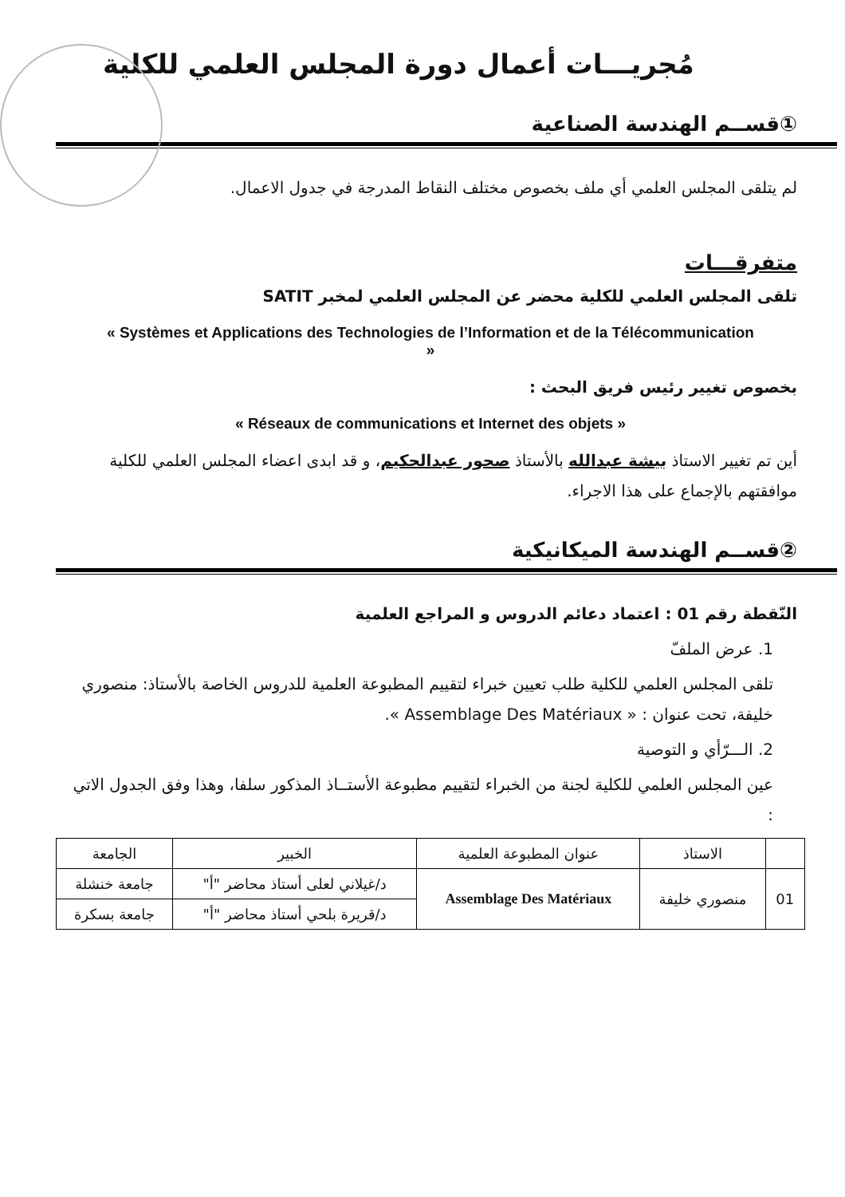مُجريـــات أعمال دورة المجلس العلمي للكلية
①قســم الهندسة الصناعية
لم يتلقى المجلس العلمي أي ملف بخصوص مختلف النقاط المدرجة في جدول الاعمال.
متفرقـــات
تلقى المجلس العلمي للكلية محضر عن المجلس العلمي لمخبر SATIT
« Systèmes et Applications des Technologies de l’Information et de la Télécommunication »
بخصوص تغيير رئيس فريق البحث :
« Réseaux de communications et Internet des objets »
أين تم تغيير الاستاذ بيشة عبدالله بالأستاذ صحور عبدالحكيم، و قد ابدى اعضاء المجلس العلمي للكلية موافقتهم بالإجماع على هذا الاجراء.
②قســم الهندسة الميكانيكية
النّقطة رقم 01 : اعتماد دعائم الدروس و المراجع العلمية
1. عرض الملفّ
تلقى المجلس العلمي للكلية طلب تعيين خبراء لتقييم المطبوعة العلمية للدروس الخاصة بالأستاذ: منصوري خليفة، تحت عنوان : « Assemblage Des Matériaux ».
2. الـــرّأي و التوصية
عين المجلس العلمي للكلية لجنة من الخبراء لتقييم مطبوعة الأستــاذ المذكور سلفا، وهذا وفق الجدول الاتي :
| | الاستاذ | عنوان المطبوعة العلمية | الخبير | الجامعة |
| --- | --- | --- | --- | --- |
| 01 | منصوري خليفة | Assemblage Des Matériaux | د/غيلاني لعلى أستاذ محاضر "أ" | جامعة خنشلة |
| | | | د/قريرة بلحي أستاذ محاضر "أ" | جامعة بسكرة |